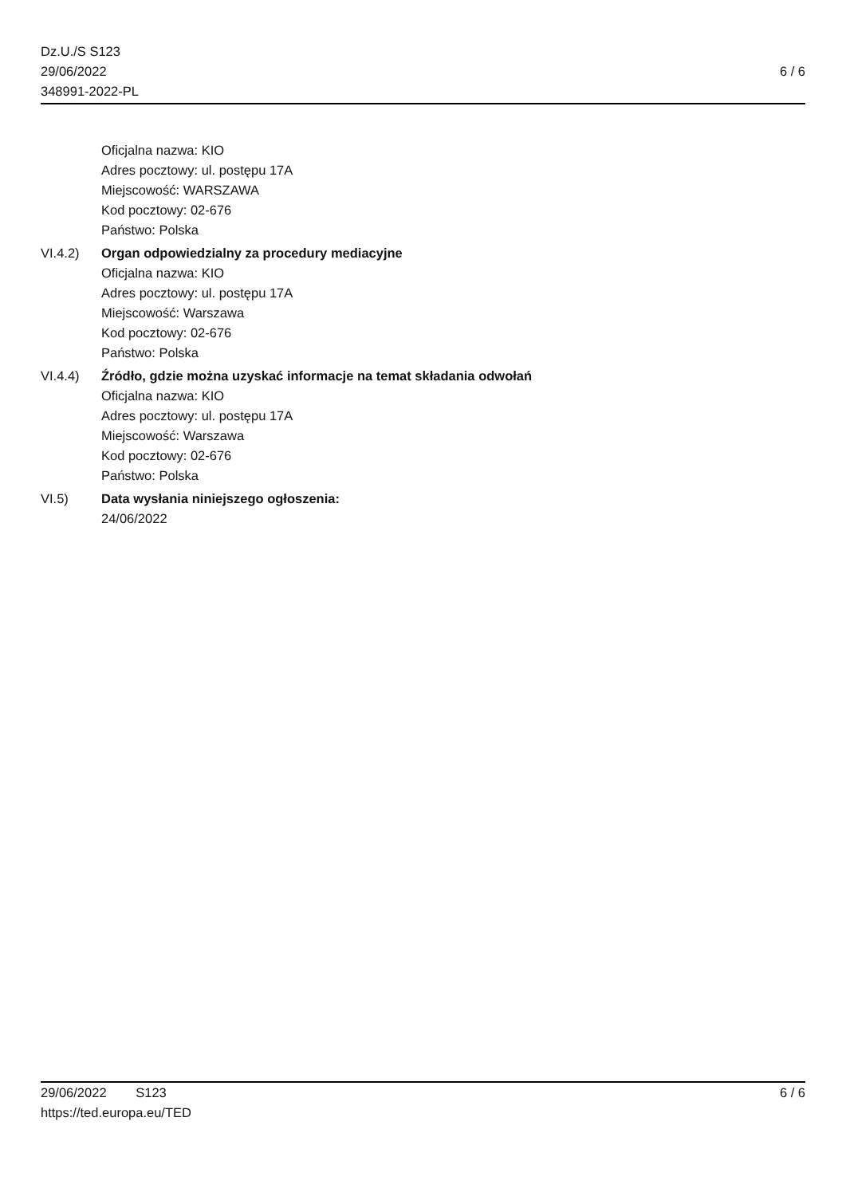Dz.U./S S123
29/06/2022
348991-2022-PL
6 / 6
Oficjalna nazwa: KIO
Adres pocztowy: ul. postępu 17A
Miejscowość: WARSZAWA
Kod pocztowy: 02-676
Państwo: Polska
VI.4.2) Organ odpowiedzialny za procedury mediacyjne
Oficjalna nazwa: KIO
Adres pocztowy: ul. postępu 17A
Miejscowość: Warszawa
Kod pocztowy: 02-676
Państwo: Polska
VI.4.4) Źródło, gdzie można uzyskać informacje na temat składania odwołań
Oficjalna nazwa: KIO
Adres pocztowy: ul. postępu 17A
Miejscowość: Warszawa
Kod pocztowy: 02-676
Państwo: Polska
VI.5) Data wysłania niniejszego ogłoszenia:
24/06/2022
29/06/2022 S123 6 / 6
https://ted.europa.eu/TED